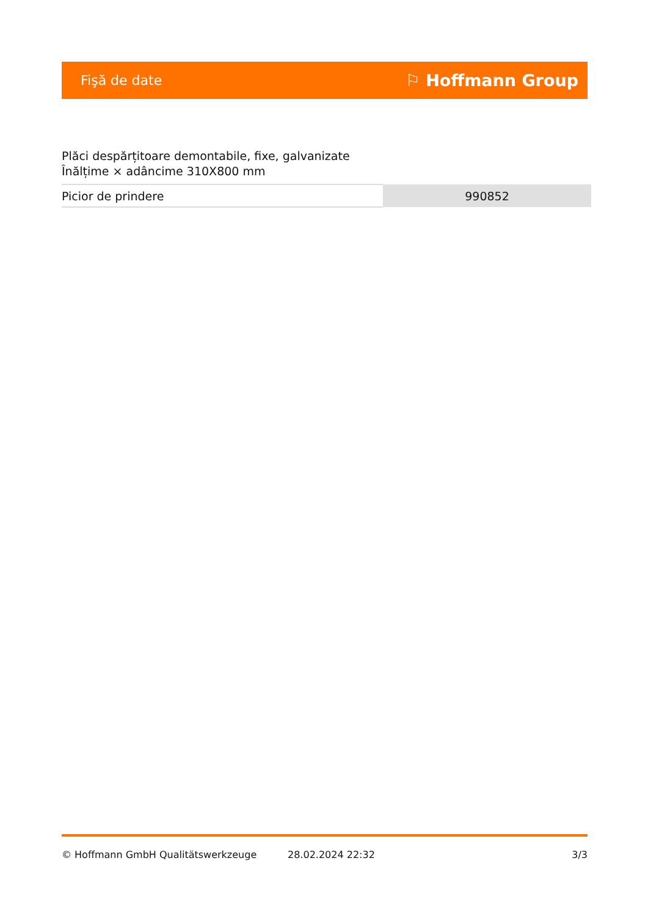Fişă de date ⚐ Hoffmann Group
Plăci despărțitoare demontabile, fixe, galvanizate Înălțime × adâncime 310X800 mm
| Picior de prindere | 990852 |
© Hoffmann GmbH Qualitätswerkzeuge 28.02.2024 22:32 3/3